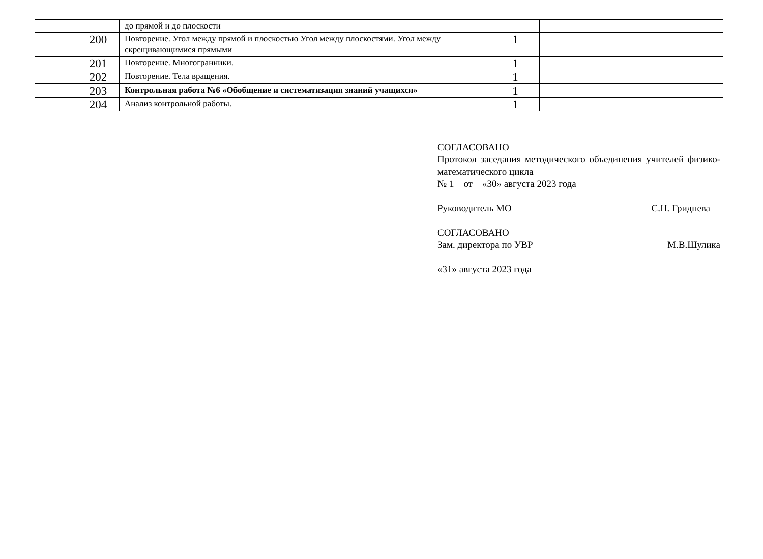| | | до прямой и до плоскости | | |
| | 200 | Повторение. Угол между прямой и плоскостью Угол между плоскостями. Угол между скрещивающимися прямыми | 1 | |
| | 201 | Повторение. Многогранники. | 1 | |
| | 202 | Повторение. Тела вращения. | 1 | |
| | 203 | Контрольная работа №6 «Обобщение и систематизация знаний учащихся» | 1 | |
| | 204 | Анализ контрольной работы. | 1 | |
СОГЛАСОВАНО
Протокол заседания методического объединения учителей физико-математического цикла
№ 1 от «30» августа 2023 года
Руководитель МО С.Н. Гриднева
СОГЛАСОВАНО
Зам. директора по УВР М.В.Шулика
«31» августа 2023 года